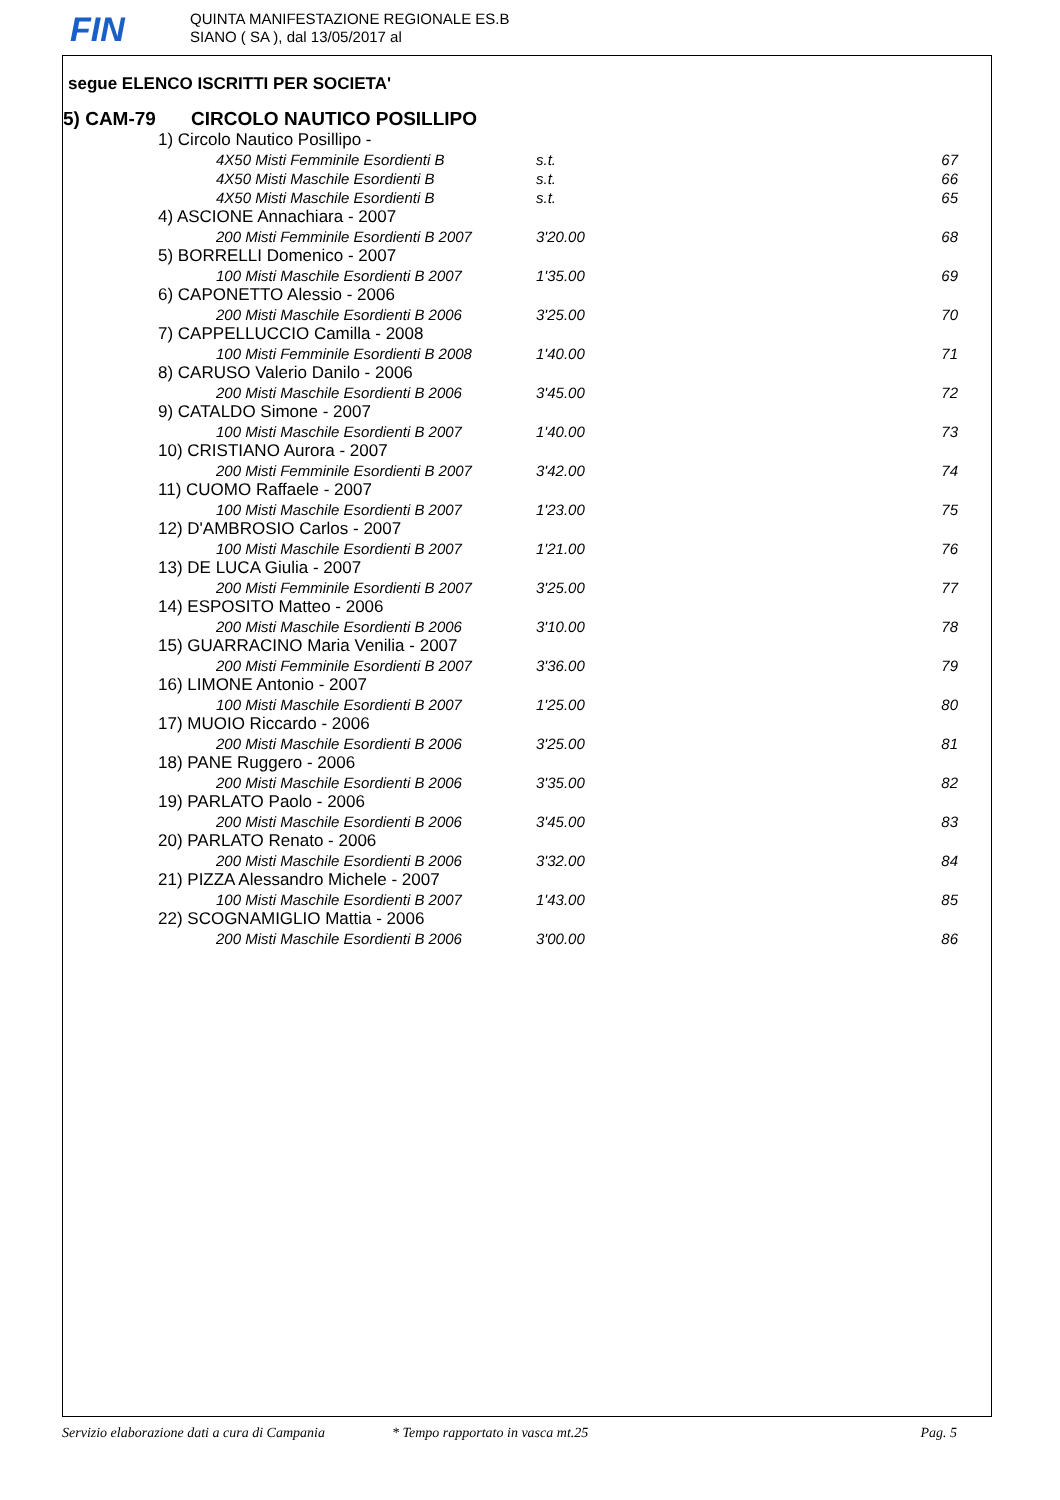FIN
QUINTA MANIFESTAZIONE REGIONALE ES.B
SIANO ( SA ), dal 13/05/2017 al
segue ELENCO ISCRITTI PER SOCIETA'
5) CAM-79 CIRCOLO NAUTICO POSILLIPO
| 1) Circolo Nautico Posillipo - | | |
| 4X50 Misti Femminile Esordienti B | s.t. | 67 |
| 4X50 Misti Maschile Esordienti B | s.t. | 66 |
| 4X50 Misti Maschile Esordienti B | s.t. | 65 |
| 4) ASCIONE Annachiara - 2007 | | |
| 200 Misti Femminile Esordienti B 2007 | 3'20.00 | 68 |
| 5) BORRELLI Domenico - 2007 | | |
| 100 Misti Maschile Esordienti B 2007 | 1'35.00 | 69 |
| 6) CAPONETTO Alessio - 2006 | | |
| 200 Misti Maschile Esordienti B 2006 | 3'25.00 | 70 |
| 7) CAPPELLUCCIO Camilla - 2008 | | |
| 100 Misti Femminile Esordienti B 2008 | 1'40.00 | 71 |
| 8) CARUSO Valerio Danilo - 2006 | | |
| 200 Misti Maschile Esordienti B 2006 | 3'45.00 | 72 |
| 9) CATALDO Simone - 2007 | | |
| 100 Misti Maschile Esordienti B 2007 | 1'40.00 | 73 |
| 10) CRISTIANO Aurora - 2007 | | |
| 200 Misti Femminile Esordienti B 2007 | 3'42.00 | 74 |
| 11) CUOMO Raffaele - 2007 | | |
| 100 Misti Maschile Esordienti B 2007 | 1'23.00 | 75 |
| 12) D'AMBROSIO Carlos - 2007 | | |
| 100 Misti Maschile Esordienti B 2007 | 1'21.00 | 76 |
| 13) DE LUCA Giulia - 2007 | | |
| 200 Misti Femminile Esordienti B 2007 | 3'25.00 | 77 |
| 14) ESPOSITO Matteo - 2006 | | |
| 200 Misti Maschile Esordienti B 2006 | 3'10.00 | 78 |
| 15) GUARRACINO Maria Venilia - 2007 | | |
| 200 Misti Femminile Esordienti B 2007 | 3'36.00 | 79 |
| 16) LIMONE Antonio - 2007 | | |
| 100 Misti Maschile Esordienti B 2007 | 1'25.00 | 80 |
| 17) MUOIO Riccardo - 2006 | | |
| 200 Misti Maschile Esordienti B 2006 | 3'25.00 | 81 |
| 18) PANE Ruggero - 2006 | | |
| 200 Misti Maschile Esordienti B 2006 | 3'35.00 | 82 |
| 19) PARLATO Paolo - 2006 | | |
| 200 Misti Maschile Esordienti B 2006 | 3'45.00 | 83 |
| 20) PARLATO Renato - 2006 | | |
| 200 Misti Maschile Esordienti B 2006 | 3'32.00 | 84 |
| 21) PIZZA Alessandro Michele - 2007 | | |
| 100 Misti Maschile Esordienti B 2007 | 1'43.00 | 85 |
| 22) SCOGNAMIGLIO Mattia - 2006 | | |
| 200 Misti Maschile Esordienti B 2006 | 3'00.00 | 86 |
Servizio elaborazione dati a cura di Campania * Tempo rapportato in vasca mt.25 Pag. 5